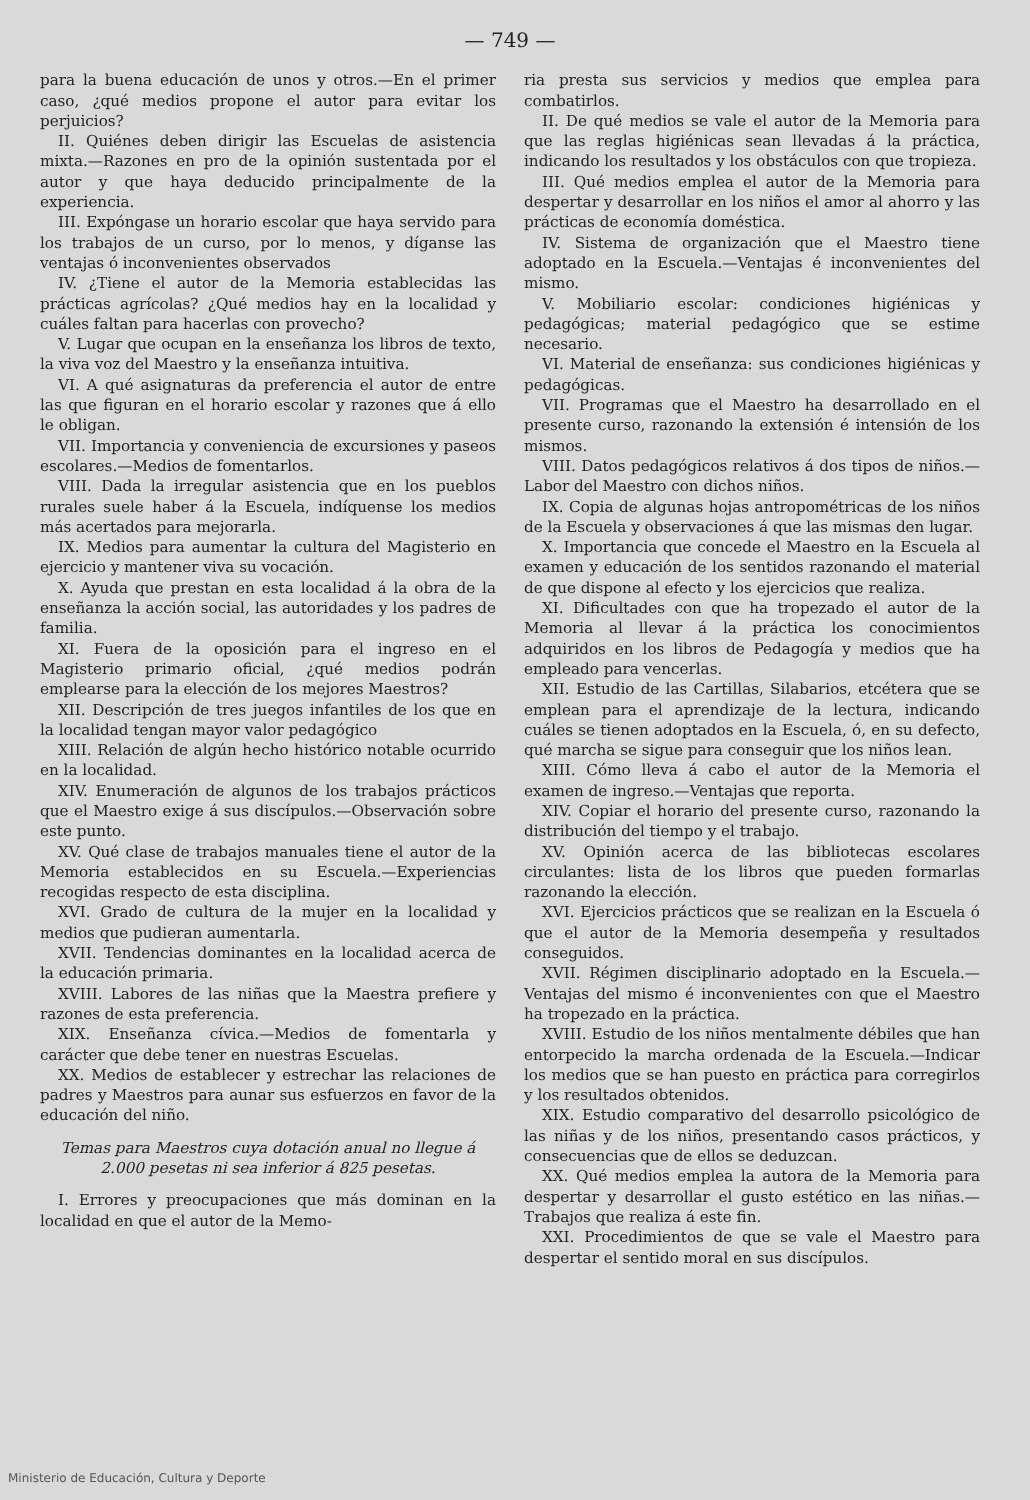— 749 —
para la buena educación de unos y otros.—En el primer caso, ¿qué medios propone el autor para evitar los perjuicios?
II. Quiénes deben dirigir las Escuelas de asistencia mixta.—Razones en pro de la opinión sustentada por el autor y que haya deducido principalmente de la experiencia.
III. Expóngase un horario escolar que haya servido para los trabajos de un curso, por lo menos, y díganse las ventajas ó inconvenientes observados
IV. ¿Tiene el autor de la Memoria establecidas las prácticas agrícolas? ¿Qué medios hay en la localidad y cuáles faltan para hacerlas con provecho?
V. Lugar que ocupan en la enseñanza los libros de texto, la viva voz del Maestro y la enseñanza intuitiva.
VI. A qué asignaturas da preferencia el autor de entre las que figuran en el horario escolar y razones que á ello le obligan.
VII. Importancia y conveniencia de excursiones y paseos escolares.—Medios de fomentarlos.
VIII. Dada la irregular asistencia que en los pueblos rurales suele haber á la Escuela, indíquense los medios más acertados para mejorarla.
IX. Medios para aumentar la cultura del Magisterio en ejercicio y mantener viva su vocación.
X. Ayuda que prestan en esta localidad á la obra de la enseñanza la acción social, las autoridades y los padres de familia.
XI. Fuera de la oposición para el ingreso en el Magisterio primario oficial, ¿qué medios podrán emplearse para la elección de los mejores Maestros?
XII. Descripción de tres juegos infantiles de los que en la localidad tengan mayor valor pedagógico
XIII. Relación de algún hecho histórico notable ocurrido en la localidad.
XIV. Enumeración de algunos de los trabajos prácticos que el Maestro exige á sus discípulos.—Observación sobre este punto.
XV. Qué clase de trabajos manuales tiene el autor de la Memoria establecidos en su Escuela.—Experiencias recogidas respecto de esta disciplina.
XVI. Grado de cultura de la mujer en la localidad y medios que pudieran aumentarla.
XVII. Tendencias dominantes en la localidad acerca de la educación primaria.
XVIII. Labores de las niñas que la Maestra prefiere y razones de esta preferencia.
XIX. Enseñanza cívica.—Medios de fomentarla y carácter que debe tener en nuestras Escuelas.
XX. Medios de establecer y estrechar las relaciones de padres y Maestros para aunar sus esfuerzos en favor de la educación del niño.
Temas para Maestros cuya dotación anual no llegue á 2.000 pesetas ni sea inferior á 825 pesetas.
I. Errores y preocupaciones que más dominan en la localidad en que el autor de la Memo-
ria presta sus servicios y medios que emplea para combatirlos.
II. De qué medios se vale el autor de la Memoria para que las reglas higiénicas sean llevadas á la práctica, indicando los resultados y los obstáculos con que tropieza.
III. Qué medios emplea el autor de la Memoria para despertar y desarrollar en los niños el amor al ahorro y las prácticas de economía doméstica.
IV. Sistema de organización que el Maestro tiene adoptado en la Escuela.—Ventajas é inconvenientes del mismo.
V. Mobiliario escolar: condiciones higiénicas y pedagógicas; material pedagógico que se estime necesario.
VI. Material de enseñanza: sus condiciones higiénicas y pedagógicas.
VII. Programas que el Maestro ha desarrollado en el presente curso, razonando la extensión é intensión de los mismos.
VIII. Datos pedagógicos relativos á dos tipos de niños.—Labor del Maestro con dichos niños.
IX. Copia de algunas hojas antropométricas de los niños de la Escuela y observaciones á que las mismas den lugar.
X. Importancia que concede el Maestro en la Escuela al examen y educación de los sentidos razonando el material de que dispone al efecto y los ejercicios que realiza.
XI. Dificultades con que ha tropezado el autor de la Memoria al llevar á la práctica los conocimientos adquiridos en los libros de Pedagogía y medios que ha empleado para vencerlas.
XII. Estudio de las Cartillas, Silabarios, etcétera que se emplean para el aprendizaje de la lectura, indicando cuáles se tienen adoptados en la Escuela, ó, en su defecto, qué marcha se sigue para conseguir que los niños lean.
XIII. Cómo lleva á cabo el autor de la Memoria el examen de ingreso.—Ventajas que reporta.
XIV. Copiar el horario del presente curso, razonando la distribución del tiempo y el trabajo.
XV. Opinión acerca de las bibliotecas escolares circulantes: lista de los libros que pueden formarlas razonando la elección.
XVI. Ejercicios prácticos que se realizan en la Escuela ó que el autor de la Memoria desempeña y resultados conseguidos.
XVII. Régimen disciplinario adoptado en la Escuela.—Ventajas del mismo é inconvenientes con que el Maestro ha tropezado en la práctica.
XVIII. Estudio de los niños mentalmente débiles que han entorpecido la marcha ordenada de la Escuela.—Indicar los medios que se han puesto en práctica para corregirlos y los resultados obtenidos.
XIX. Estudio comparativo del desarrollo psicológico de las niñas y de los niños, presentando casos prácticos, y consecuencias que de ellos se deduzcan.
XX. Qué medios emplea la autora de la Memoria para despertar y desarrollar el gusto estético en las niñas.—Trabajos que realiza á este fin.
XXI. Procedimientos de que se vale el Maestro para despertar el sentido moral en sus discípulos.
Ministerio de Educación, Cultura y Deporte